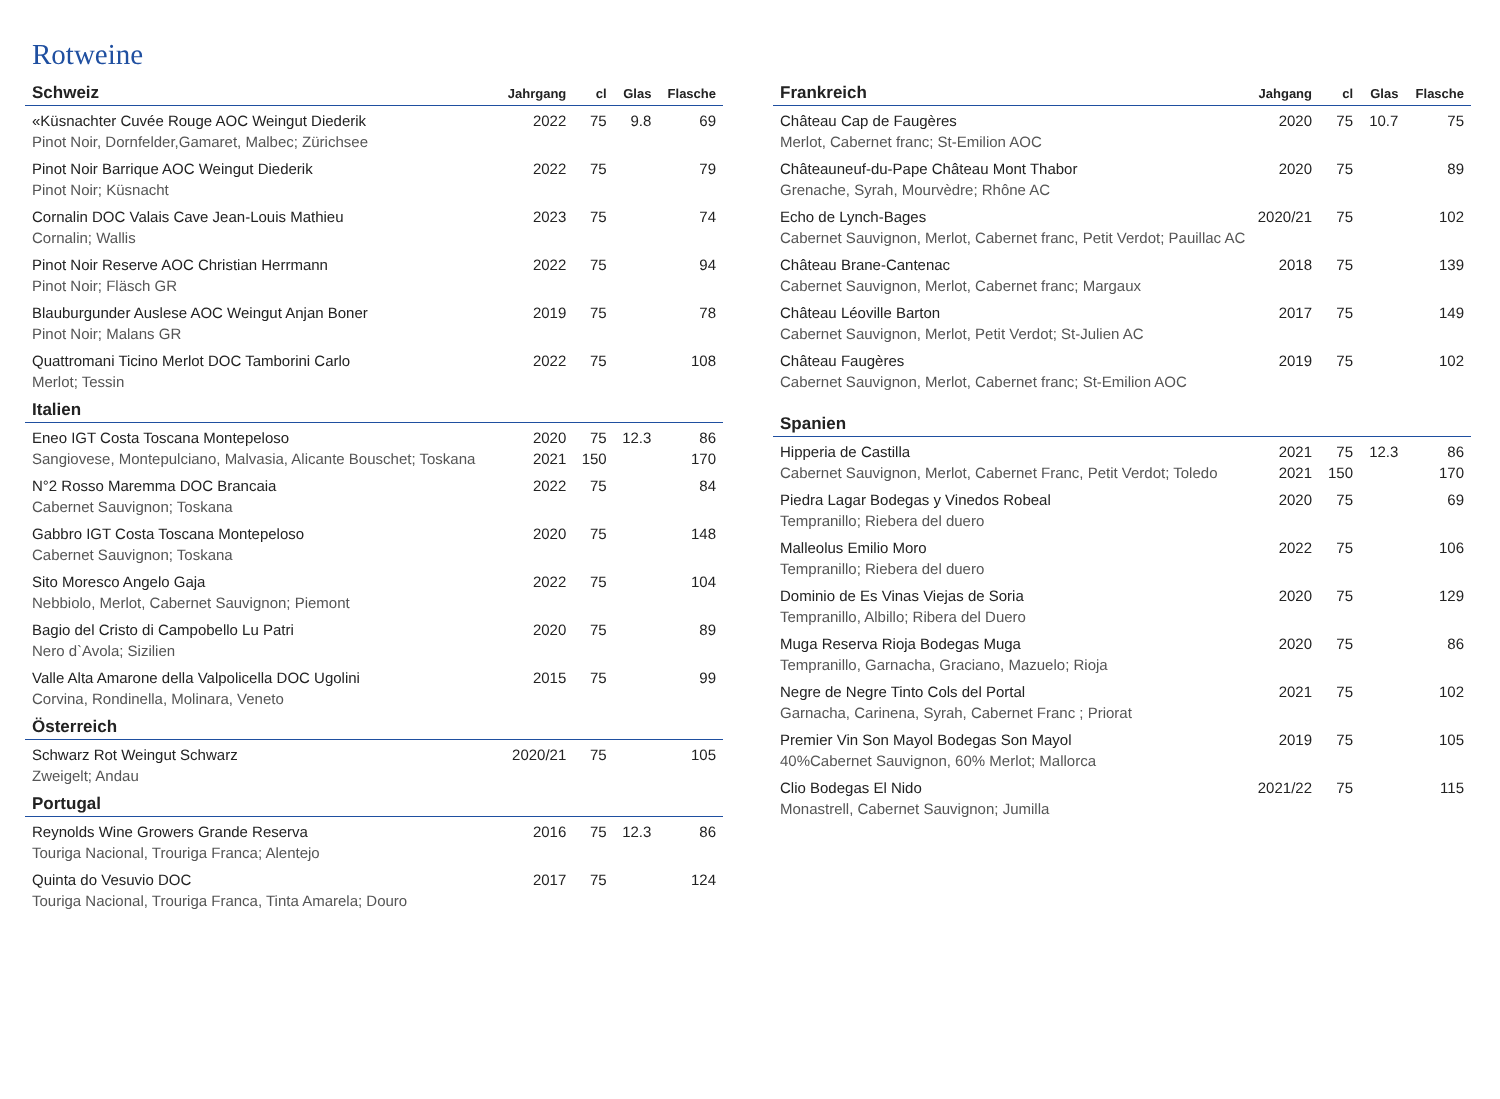Rotweine
| Schweiz | Jahrgang | cl | Glas | Flasche |
| --- | --- | --- | --- | --- |
| «Küsnachter Cuvée Rouge AOC Weingut Diederik | 2022 | 75 | 9.8 | 69 |
| Pinot Noir, Dornfelder,Gamaret, Malbec; Zürichsee | | | | |
| Pinot Noir Barrique AOC Weingut Diederik | 2022 | 75 | | 79 |
| Pinot Noir; Küsnacht | | | | |
| Cornalin DOC Valais Cave Jean-Louis Mathieu | 2023 | 75 | | 74 |
| Cornalin; Wallis | | | | |
| Pinot Noir Reserve AOC Christian Herrmann | 2022 | 75 | | 94 |
| Pinot Noir; Fläsch GR | | | | |
| Blauburgunder Auslese AOC Weingut Anjan Boner | 2019 | 75 | | 78 |
| Pinot Noir; Malans GR | | | | |
| Quattromani Ticino Merlot DOC Tamborini Carlo | 2022 | 75 | | 108 |
| Merlot; Tessin | | | | |
| Italien | | | | |
| Eneo IGT Costa Toscana Montepeloso | 2020 | 75 | 12.3 | 86 |
| Sangiovese, Montepulciano, Malvasia, Alicante Bouschet; Toskana | 2021 | 150 | | 170 |
| N°2 Rosso Maremma DOC Brancaia | 2022 | 75 | | 84 |
| Cabernet Sauvignon; Toskana | | | | |
| Gabbro IGT Costa Toscana Montepeloso | 2020 | 75 | | 148 |
| Cabernet Sauvignon; Toskana | | | | |
| Sito Moresco Angelo Gaja | 2022 | 75 | | 104 |
| Nebbiolo, Merlot, Cabernet Sauvignon; Piemont | | | | |
| Bagio del Cristo di Campobello Lu Patri | 2020 | 75 | | 89 |
| Nero d`Avola; Sizilien | | | | |
| Valle Alta Amarone della Valpolicella DOC Ugolini | 2015 | 75 | | 99 |
| Corvina, Rondinella, Molinara, Veneto | | | | |
| Österreich | | | | |
| Schwarz Rot Weingut Schwarz | 2020/21 | 75 | | 105 |
| Zweigelt; Andau | | | | |
| Portugal | | | | |
| Reynolds Wine Growers Grande Reserva | 2016 | 75 | 12.3 | 86 |
| Touriga Nacional, Trouriga Franca; Alentejo | | | | |
| Quinta do Vesuvio DOC | 2017 | 75 | | 124 |
| Touriga Nacional, Trouriga Franca, Tinta Amarela; Douro | | | | |
| Frankreich | Jahgang | cl | Glas | Flasche |
| --- | --- | --- | --- | --- |
| Château Cap de Faugères | 2020 | 75 | 10.7 | 75 |
| Merlot, Cabernet franc; St-Emilion AOC | | | | |
| Châteauneuf-du-Pape Château Mont Thabor | 2020 | 75 | | 89 |
| Grenache, Syrah, Mourvèdre; Rhône AC | | | | |
| Echo de Lynch-Bages | 2020/21 | 75 | | 102 |
| Cabernet Sauvignon, Merlot, Cabernet franc, Petit Verdot; Pauillac AC | | | | |
| Château Brane-Cantenac | 2018 | 75 | | 139 |
| Cabernet Sauvignon, Merlot, Cabernet franc; Margaux | | | | |
| Château Léoville Barton | 2017 | 75 | | 149 |
| Cabernet Sauvignon, Merlot, Petit Verdot; St-Julien AC | | | | |
| Château Faugères | 2019 | 75 | | 102 |
| Cabernet Sauvignon, Merlot, Cabernet franc; St-Emilion AOC | | | | |
| Spanien | | | | |
| Hipperia de Castilla | 2021 | 75 | 12.3 | 86 |
| Cabernet Sauvignon, Merlot, Cabernet Franc, Petit Verdot; Toledo | 2021 | 150 | | 170 |
| Piedra Lagar Bodegas y Vinedos Robeal | 2020 | 75 | | 69 |
| Tempranillo; Riebera del duero | | | | |
| Malleolus Emilio Moro | 2022 | 75 | | 106 |
| Tempranillo; Riebera del duero | | | | |
| Dominio de Es Vinas Viejas de Soria | 2020 | 75 | | 129 |
| Tempranillo, Albillo; Ribera del Duero | | | | |
| Muga Reserva Rioja Bodegas Muga | 2020 | 75 | | 86 |
| Tempranillo, Garnacha, Graciano, Mazuelo; Rioja | | | | |
| Negre de Negre Tinto Cols del Portal | 2021 | 75 | | 102 |
| Garnacha, Carinena, Syrah, Cabernet Franc ; Priorat | | | | |
| Premier Vin Son Mayol Bodegas Son Mayol | 2019 | 75 | | 105 |
| 40%Cabernet Sauvignon, 60% Merlot; Mallorca | | | | |
| Clio Bodegas El Nido | 2021/22 | 75 | | 115 |
| Monastrell, Cabernet Sauvignon; Jumilla | | | | |